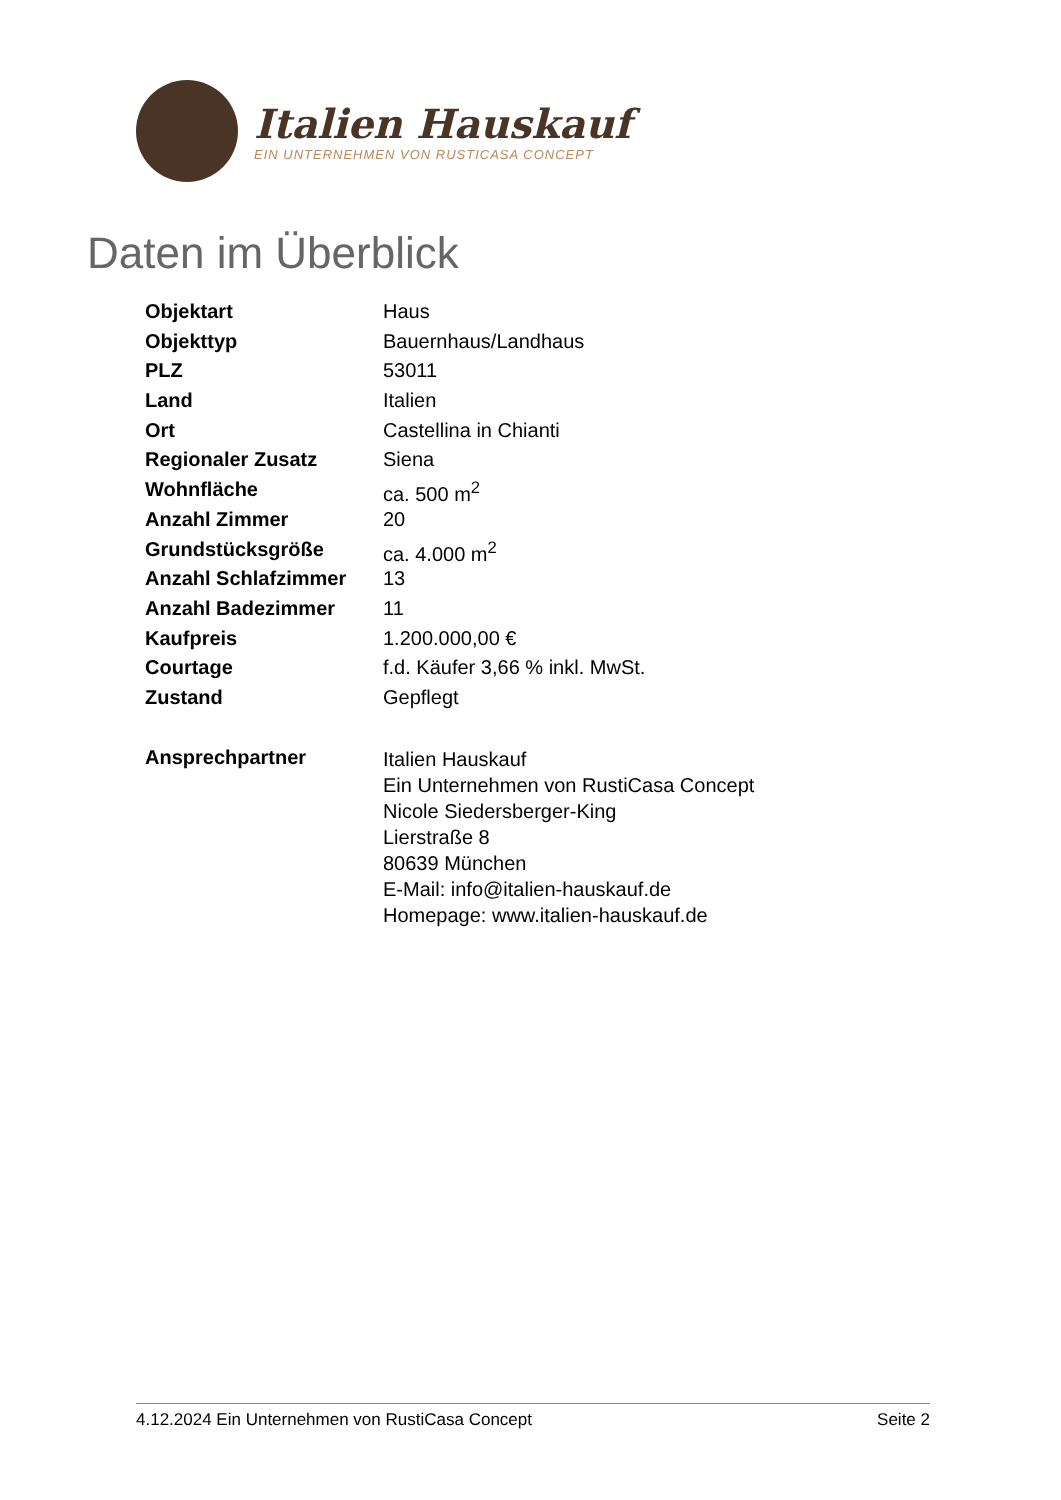Italien Hauskauf
EIN UNTERNEHMEN VON RUSTICASA CONCEPT
Daten im Überblick
| Objektart | Haus |
| Objekttyp | Bauernhaus/Landhaus |
| PLZ | 53011 |
| Land | Italien |
| Ort | Castellina in Chianti |
| Regionaler Zusatz | Siena |
| Wohnfläche | ca. 500 m<sup>2</sup> |
| Anzahl Zimmer | 20 |
| Grundstücksgröße | ca. 4.000 m<sup>2</sup> |
| Anzahl Schlafzimmer | 13 |
| Anzahl Badezimmer | 11 |
| Kaufpreis | 1.200.000,00 € |
| Courtage | f.d. Käufer 3,66 % inkl. MwSt. |
| Zustand | Gepflegt |
| Ansprechpartner | Italien Hauskauf Ein Unternehmen von RustiCasa Concept Nicole Siedersberger-King Lierstraße 8 80639 München E-Mail: info@italien-hauskauf.de Homepage: www.italien-hauskauf.de |
4.12.2024 Ein Unternehmen von RustiCasa Concept Seite 2